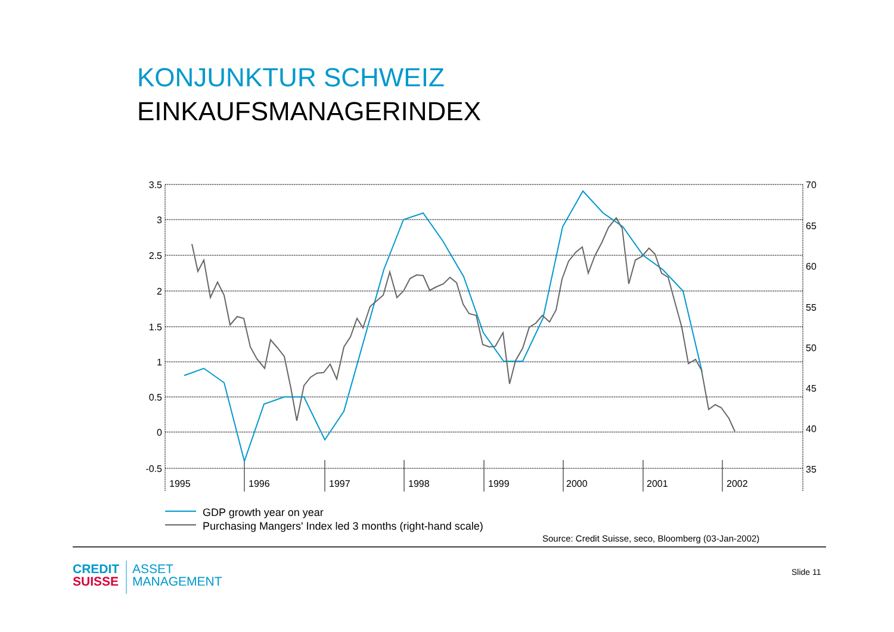KONJUNKTUR SCHWEIZ
EINKAUFSMANAGERINDEX
3.5
3
2.5
2
1.5
1
0.5
0
-0.5
70
65
60
55
50
45
40
35
1995
1996
1997
1998
1999
2000
2001
2002
GDP growth year on year
Purchasing Mangers' Index led 3 months (right-hand scale)
Source: Credit Suisse, seco, Bloomberg (03-Jan-2002)
CREDIT
SUISSE
ASSET
MANAGEMENT
Slide 11